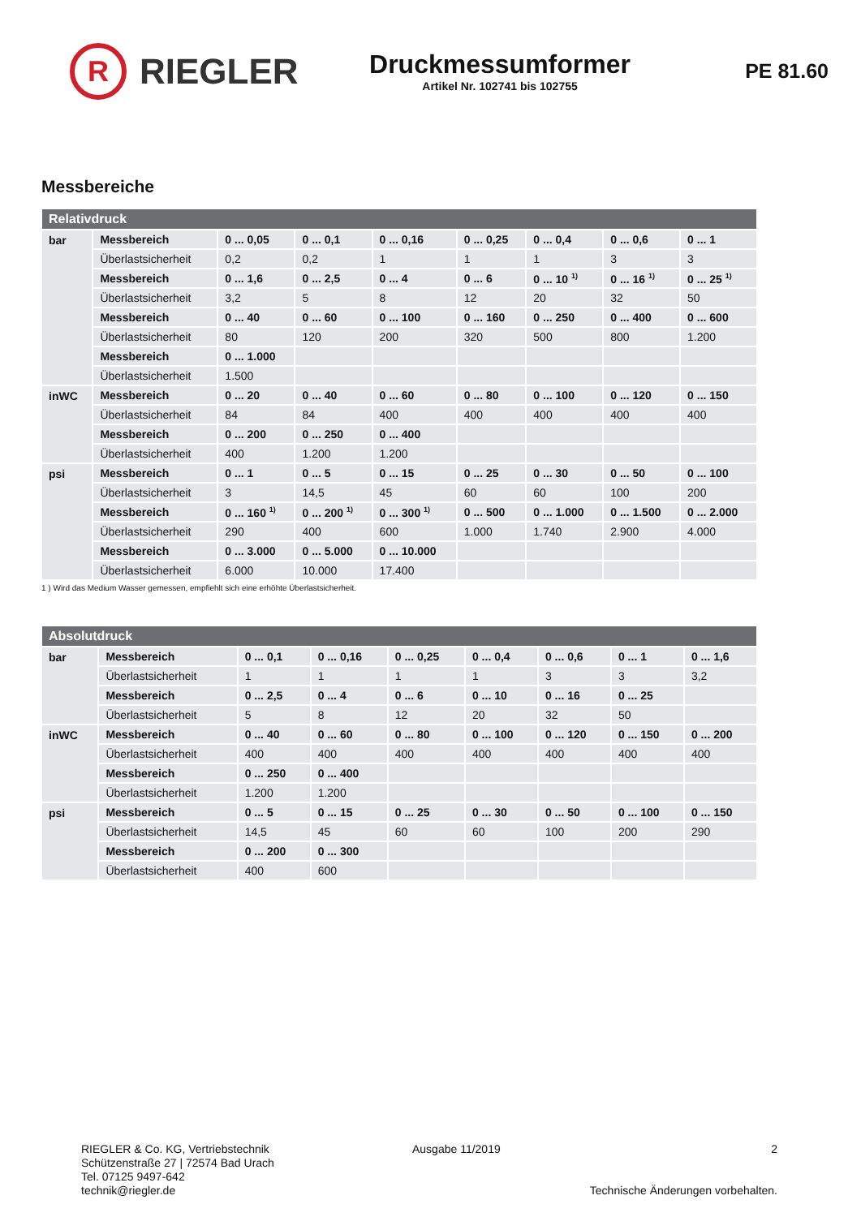R
RIEGLER
Druckmessumformer
Artikel Nr. 102741 bis 102755
PE 81.60
Messbereiche
| Relativdruck | | | | | | | | |
| --- | --- | --- | --- | --- | --- | --- | --- | --- |
| bar | Messbereich | 0 ... 0,05 | 0 ... 0,1 | 0 ... 0,16 | 0 ... 0,25 | 0 ... 0,4 | 0 ... 0,6 | 0 ... 1 |
| | Überlastsicherheit | 0,2 | 0,2 | 1 | 1 | 1 | 3 | 3 |
| | Messbereich | 0 ... 1,6 | 0 ... 2,5 | 0 ... 4 | 0 ... 6 | 0 ... 10 <sup>1)</sup> | 0 ... 16 <sup>1)</sup> | 0 ... 25 <sup>1)</sup> |
| | Überlastsicherheit | 3,2 | 5 | 8 | 12 | 20 | 32 | 50 |
| | Messbereich | 0 ... 40 | 0 ... 60 | 0 ... 100 | 0 ... 160 | 0 ... 250 | 0 ... 400 | 0 ... 600 |
| | Überlastsicherheit | 80 | 120 | 200 | 320 | 500 | 800 | 1.200 |
| | Messbereich | 0 ... 1.000 | | | | | | |
| | Überlastsicherheit | 1.500 | | | | | | |
| inWC | Messbereich | 0 ... 20 | 0 ... 40 | 0 ... 60 | 0 ... 80 | 0 ... 100 | 0 ... 120 | 0 ... 150 |
| | Überlastsicherheit | 84 | 84 | 400 | 400 | 400 | 400 | 400 |
| | Messbereich | 0 ... 200 | 0 ... 250 | 0 ... 400 | | | | |
| | Überlastsicherheit | 400 | 1.200 | 1.200 | | | | |
| psi | Messbereich | 0 ... 1 | 0 ... 5 | 0 ... 15 | 0 ... 25 | 0 ... 30 | 0 ... 50 | 0 ... 100 |
| | Überlastsicherheit | 3 | 14,5 | 45 | 60 | 60 | 100 | 200 |
| | Messbereich | 0 ... 160 <sup>1)</sup> | 0 ... 200 <sup>1)</sup> | 0 ... 300 <sup>1)</sup> | 0 ... 500 | 0 ... 1.000 | 0 ... 1.500 | 0 ... 2.000 |
| | Überlastsicherheit | 290 | 400 | 600 | 1.000 | 1.740 | 2.900 | 4.000 |
| | Messbereich | 0 ... 3.000 | 0 ... 5.000 | 0 ... 10.000 | | | | |
| | Überlastsicherheit | 6.000 | 10.000 | 17.400 | | | | |
1 ) Wird das Medium Wasser gemessen, empfiehlt sich eine erhöhte Überlastsicherheit.
| Absolutdruck | | | | | | | | |
| --- | --- | --- | --- | --- | --- | --- | --- | --- |
| bar | Messbereich | 0 ... 0,1 | 0 ... 0,16 | 0 ... 0,25 | 0 ... 0,4 | 0 ... 0,6 | 0 ... 1 | 0 ... 1,6 |
| | Überlastsicherheit | 1 | 1 | 1 | 1 | 3 | 3 | 3,2 |
| | Messbereich | 0 ... 2,5 | 0 ... 4 | 0 ... 6 | 0 ... 10 | 0 ... 16 | 0 ... 25 | |
| | Überlastsicherheit | 5 | 8 | 12 | 20 | 32 | 50 | |
| inWC | Messbereich | 0 ... 40 | 0 ... 60 | 0 ... 80 | 0 ... 100 | 0 ... 120 | 0 ... 150 | 0 ... 200 |
| | Überlastsicherheit | 400 | 400 | 400 | 400 | 400 | 400 | 400 |
| | Messbereich | 0 ... 250 | 0 ... 400 | | | | | |
| | Überlastsicherheit | 1.200 | 1.200 | | | | | |
| psi | Messbereich | 0 ... 5 | 0 ... 15 | 0 ... 25 | 0 ... 30 | 0 ... 50 | 0 ... 100 | 0 ... 150 |
| | Überlastsicherheit | 14,5 | 45 | 60 | 60 | 100 | 200 | 290 |
| | Messbereich | 0 ... 200 | 0 ... 300 | | | | | |
| | Überlastsicherheit | 400 | 600 | | | | | |
RIEGLER & Co. KG, Vertriebstechnik
Schützenstraße 27 | 72574 Bad Urach
Tel. 07125 9497-642
technik@riegler.de
Ausgabe 11/2019 2
Technische Änderungen vorbehalten.